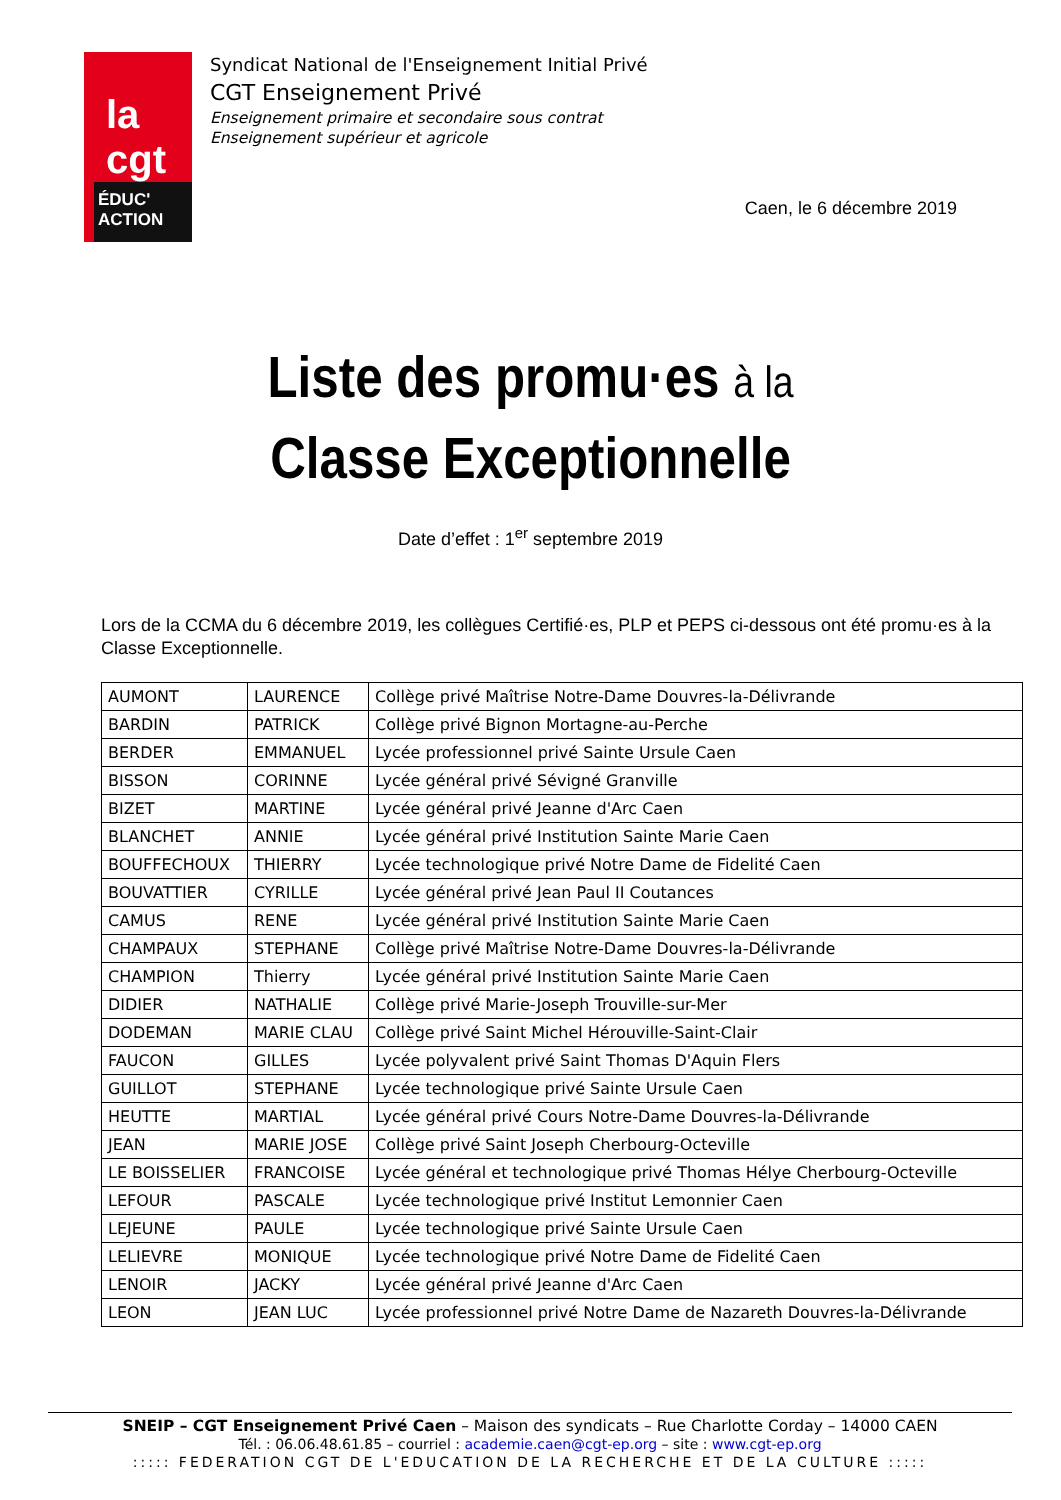la cgt
ÉDUC' ACTION
Syndicat National de l'Enseignement Initial Privé
CGT Enseignement Privé
Enseignement primaire et secondaire sous contrat
Enseignement supérieur et agricole
Caen, le 6 décembre 2019
Liste des promu·es à la
Classe Exceptionnelle
Date d’effet : 1<sup>er</sup> septembre 2019
Lors de la CCMA du 6 décembre 2019, les collègues Certifié·es, PLP et PEPS ci-dessous ont été promu·es à la Classe Exceptionnelle.
| AUMONT | LAURENCE | Collège privé Maîtrise Notre-Dame Douvres-la-Délivrande |
| BARDIN | PATRICK | Collège privé Bignon Mortagne-au-Perche |
| BERDER | EMMANUEL | Lycée professionnel privé Sainte Ursule Caen |
| BISSON | CORINNE | Lycée général privé Sévigné Granville |
| BIZET | MARTINE | Lycée général privé Jeanne d'Arc Caen |
| BLANCHET | ANNIE | Lycée général privé Institution Sainte Marie Caen |
| BOUFFECHOUX | THIERRY | Lycée technologique privé Notre Dame de Fidelité Caen |
| BOUVATTIER | CYRILLE | Lycée général privé Jean Paul II Coutances |
| CAMUS | RENE | Lycée général privé Institution Sainte Marie Caen |
| CHAMPAUX | STEPHANE | Collège privé Maîtrise Notre-Dame Douvres-la-Délivrande |
| CHAMPION | Thierry | Lycée général privé Institution Sainte Marie Caen |
| DIDIER | NATHALIE | Collège privé Marie-Joseph Trouville-sur-Mer |
| DODEMAN | MARIE CLAU | Collège privé Saint Michel Hérouville-Saint-Clair |
| FAUCON | GILLES | Lycée polyvalent privé Saint Thomas D'Aquin Flers |
| GUILLOT | STEPHANE | Lycée technologique privé Sainte Ursule Caen |
| HEUTTE | MARTIAL | Lycée général privé Cours Notre-Dame Douvres-la-Délivrande |
| JEAN | MARIE JOSE | Collège privé Saint Joseph Cherbourg-Octeville |
| LE BOISSELIER | FRANCOISE | Lycée général et technologique privé Thomas Hélye Cherbourg-Octeville |
| LEFOUR | PASCALE | Lycée technologique privé Institut Lemonnier Caen |
| LEJEUNE | PAULE | Lycée technologique privé Sainte Ursule Caen |
| LELIEVRE | MONIQUE | Lycée technologique privé Notre Dame de Fidelité Caen |
| LENOIR | JACKY | Lycée général privé Jeanne d'Arc Caen |
| LEON | JEAN LUC | Lycée professionnel privé Notre Dame de Nazareth Douvres-la-Délivrande |
SNEIP – CGT Enseignement Privé Caen – Maison des syndicats – Rue Charlotte Corday – 14000 CAEN
Tél. : 06.06.48.61.85 – courriel : academie.caen@cgt-ep.org – site : www.cgt-ep.org
::::: FEDERATION CGT DE L'EDUCATION DE LA RECHERCHE ET DE LA CULTURE :::::